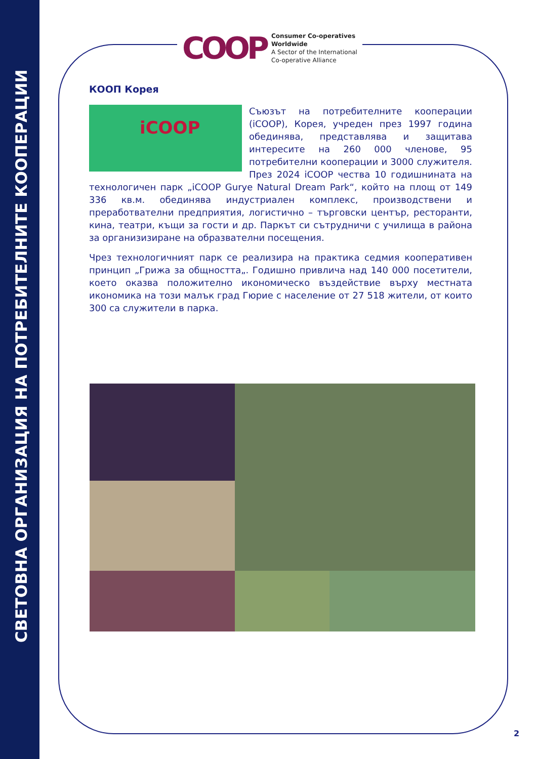СВЕТОВНА ОРГАНИЗАЦИЯ НА ПОТРЕБИТЕЛНИТЕ КООПЕРАЦИИ
COOP
Consumer Co-operatives
Worldwide
A Sector of the International
Co-operative Alliance
КООП Корея
iCOOP
Съюзът на потребителните кооперации (iCOOP), Корея, учреден през 1997 година обединява, представлява и защитава интересите на 260 000 членове, 95 потребителни кооперации и 3000 служителя. През 2024 iCOOP чества 10 годишнината на технологичен парк „iCOOP Gurye Natural Dream Park“, който на площ от 149 336 кв.м. обединява индустриален комплекс, производствени и преработвателни предприятия, логистично – търговски център, ресторанти, кина, театри, къщи за гости и др. Паркът си сътрудничи с училища в района за организизиране на образвателни посещения.
Чрез технологичният парк се реализира на практика седмия кооперативен принцип „Грижа за общността„. Годишно привлича над 140 000 посетители, което оказва положително икономическо въздействие върху местната икономика на този малък град Гюрие с население от 27 518 жители, от които 300 са служители в парка.
2